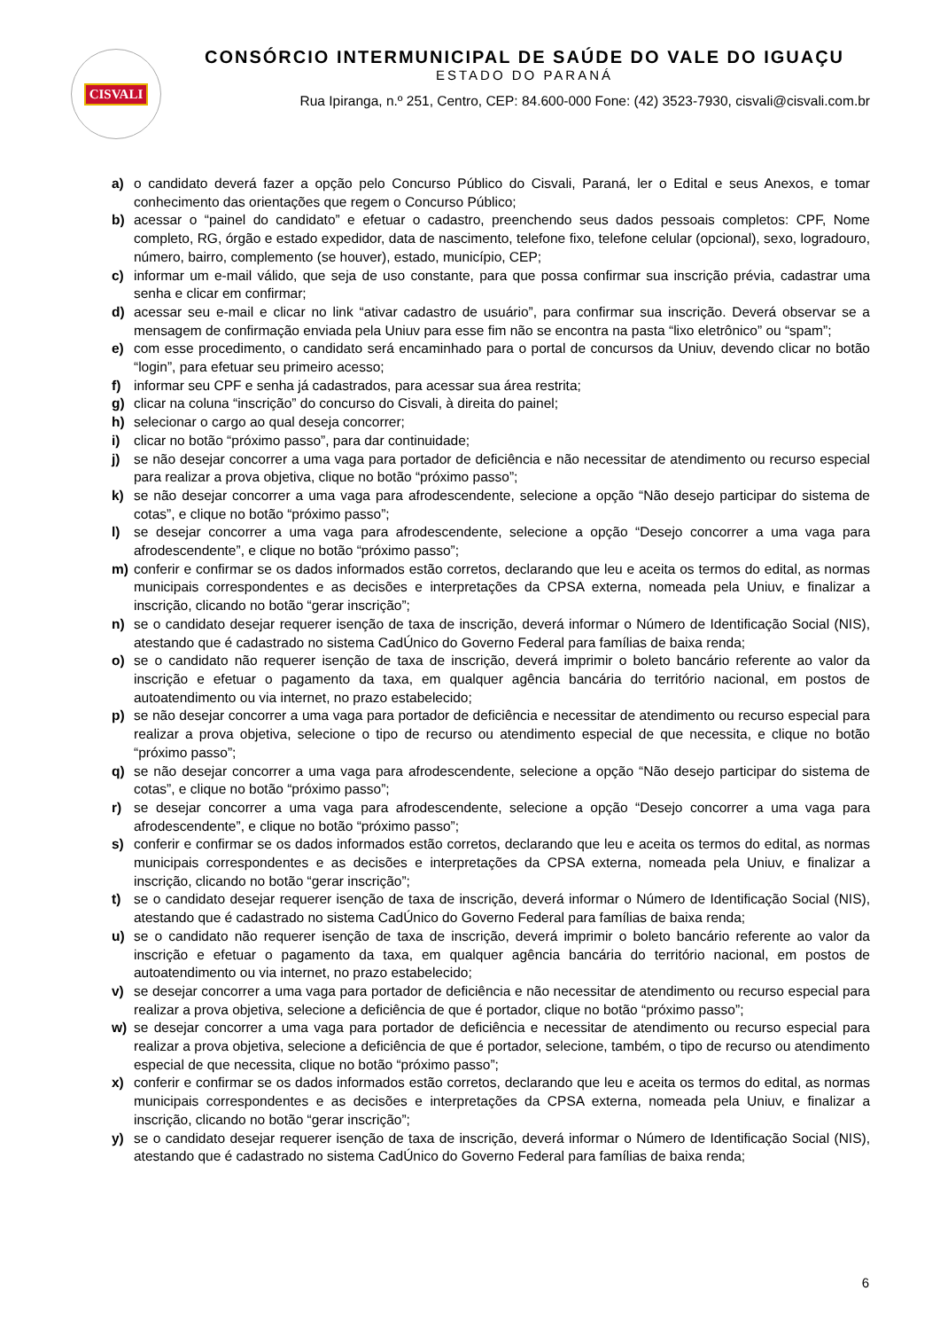CISVALI
CONSÓRCIO INTERMUNICIPAL DE SAÚDE DO VALE DO IGUAÇU
ESTADO DO PARANÁ
Rua Ipiranga, n.º 251, Centro, CEP: 84.600-000 Fone: (42) 3523-7930, cisvali@cisvali.com.br
a) o candidato deverá fazer a opção pelo Concurso Público do Cisvali, Paraná, ler o Edital e seus Anexos, e tomar conhecimento das orientações que regem o Concurso Público;
b) acessar o “painel do candidato” e efetuar o cadastro, preenchendo seus dados pessoais completos: CPF, Nome completo, RG, órgão e estado expedidor, data de nascimento, telefone fixo, telefone celular (opcional), sexo, logradouro, número, bairro, complemento (se houver), estado, município, CEP;
c) informar um e-mail válido, que seja de uso constante, para que possa confirmar sua inscrição prévia, cadastrar uma senha e clicar em confirmar;
d) acessar seu e-mail e clicar no link “ativar cadastro de usuário”, para confirmar sua inscrição. Deverá observar se a mensagem de confirmação enviada pela Uniuv para esse fim não se encontra na pasta “lixo eletrônico” ou “spam”;
e) com esse procedimento, o candidato será encaminhado para o portal de concursos da Uniuv, devendo clicar no botão “login”, para efetuar seu primeiro acesso;
f) informar seu CPF e senha já cadastrados, para acessar sua área restrita;
g) clicar na coluna “inscrição” do concurso do Cisvali, à direita do painel;
h) selecionar o cargo ao qual deseja concorrer;
i) clicar no botão “próximo passo”, para dar continuidade;
j) se não desejar concorrer a uma vaga para portador de deficiência e não necessitar de atendimento ou recurso especial para realizar a prova objetiva, clique no botão “próximo passo”;
k) se não desejar concorrer a uma vaga para afrodescendente, selecione a opção “Não desejo participar do sistema de cotas”, e clique no botão “próximo passo”;
l) se desejar concorrer a uma vaga para afrodescendente, selecione a opção “Desejo concorrer a uma vaga para afrodescendente”, e clique no botão “próximo passo”;
m) conferir e confirmar se os dados informados estão corretos, declarando que leu e aceita os termos do edital, as normas municipais correspondentes e as decisões e interpretações da CPSA externa, nomeada pela Uniuv, e finalizar a inscrição, clicando no botão “gerar inscrição”;
n) se o candidato desejar requerer isenção de taxa de inscrição, deverá informar o Número de Identificação Social (NIS), atestando que é cadastrado no sistema CadÚnico do Governo Federal para famílias de baixa renda;
o) se o candidato não requerer isenção de taxa de inscrição, deverá imprimir o boleto bancário referente ao valor da inscrição e efetuar o pagamento da taxa, em qualquer agência bancária do território nacional, em postos de autoatendimento ou via internet, no prazo estabelecido;
p) se não desejar concorrer a uma vaga para portador de deficiência e necessitar de atendimento ou recurso especial para realizar a prova objetiva, selecione o tipo de recurso ou atendimento especial de que necessita, e clique no botão “próximo passo”;
q) se não desejar concorrer a uma vaga para afrodescendente, selecione a opção “Não desejo participar do sistema de cotas”, e clique no botão “próximo passo”;
r) se desejar concorrer a uma vaga para afrodescendente, selecione a opção “Desejo concorrer a uma vaga para afrodescendente”, e clique no botão “próximo passo”;
s) conferir e confirmar se os dados informados estão corretos, declarando que leu e aceita os termos do edital, as normas municipais correspondentes e as decisões e interpretações da CPSA externa, nomeada pela Uniuv, e finalizar a inscrição, clicando no botão “gerar inscrição”;
t) se o candidato desejar requerer isenção de taxa de inscrição, deverá informar o Número de Identificação Social (NIS), atestando que é cadastrado no sistema CadÚnico do Governo Federal para famílias de baixa renda;
u) se o candidato não requerer isenção de taxa de inscrição, deverá imprimir o boleto bancário referente ao valor da inscrição e efetuar o pagamento da taxa, em qualquer agência bancária do território nacional, em postos de autoatendimento ou via internet, no prazo estabelecido;
v) se desejar concorrer a uma vaga para portador de deficiência e não necessitar de atendimento ou recurso especial para realizar a prova objetiva, selecione a deficiência de que é portador, clique no botão “próximo passo”;
w) se desejar concorrer a uma vaga para portador de deficiência e necessitar de atendimento ou recurso especial para realizar a prova objetiva, selecione a deficiência de que é portador, selecione, também, o tipo de recurso ou atendimento especial de que necessita, clique no botão “próximo passo”;
x) conferir e confirmar se os dados informados estão corretos, declarando que leu e aceita os termos do edital, as normas municipais correspondentes e as decisões e interpretações da CPSA externa, nomeada pela Uniuv, e finalizar a inscrição, clicando no botão “gerar inscrição”;
y) se o candidato desejar requerer isenção de taxa de inscrição, deverá informar o Número de Identificação Social (NIS), atestando que é cadastrado no sistema CadÚnico do Governo Federal para famílias de baixa renda;
6